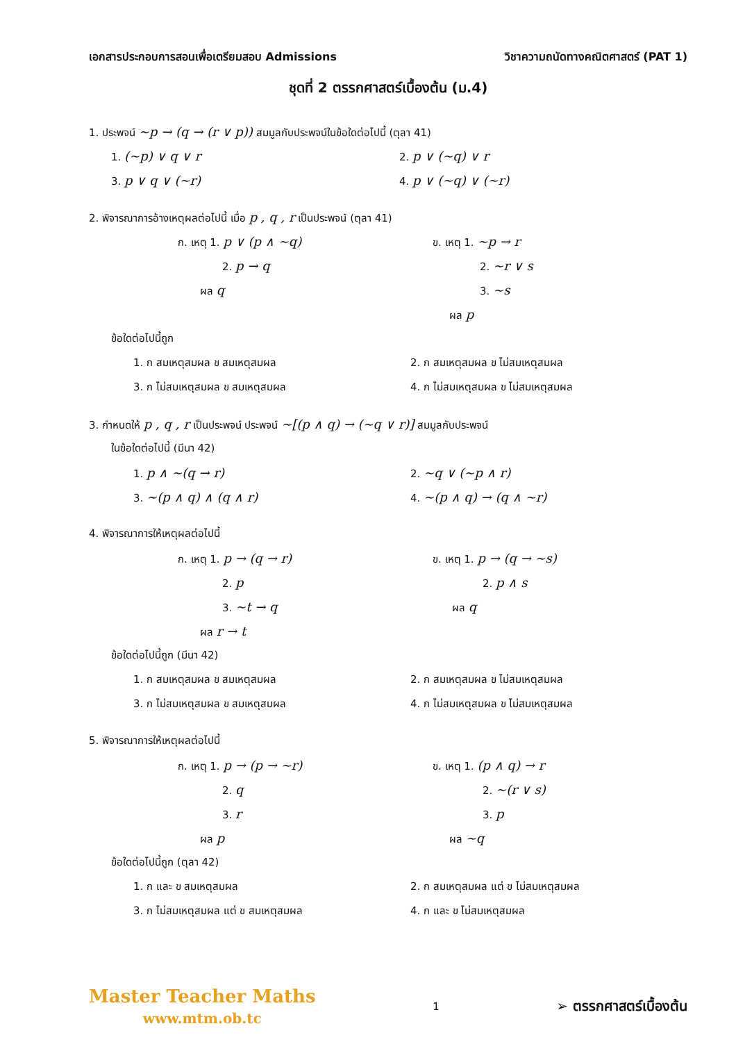เอกสารประกอบการสอนเพื่อเตรียมสอบ Admissions วิชาความถนัดทางคณิตศาสตร์ (PAT 1)
ชุดที่ 2 ตรรกศาสตร์เบื้องต้น (ม.4)
1. ประพจน์ ~p → (q → (r ∨ p)) สมมูลกับประพจน์ในข้อใดต่อไปนี้ (ตุลา 41)
1. (~p) ∨ q ∨ r
2. p ∨ (~q) ∨ r
3. p ∨ q ∨ (~r)
4. p ∨ (~q) ∨ (~r)
2. พิจารณาการอ้างเหตุผลต่อไปนี้ เมื่อ p , q , r เป็นประพจน์ (ตุลา 41)
ก. เหตุ 1. p ∨ (p ∧ ~q)
2. p → q
ผล q
ข. เหตุ 1. ~p → r
2. ~r ∨ s
3. ~s
ผล p
ข้อใดต่อไปนี้ถูก
1. ก สมเหตุสมผล ข สมเหตุสมผล 2. ก สมเหตุสมผล ข ไม่สมเหตุสมผล
3. ก ไม่สมเหตุสมผล ข สมเหตุสมผล 4. ก ไม่สมเหตุสมผล ข ไม่สมเหตุสมผล
3. กำหนดให้ p , q , r เป็นประพจน์ ประพจน์ ~[(p ∧ q) → (~q ∨ r)] สมมูลกับประพจน์
ในข้อใดต่อไปนี้ (มีนา 42)
1. p ∧ ~(q → r)
2. ~q ∨ (~p ∧ r)
3. ~(p ∧ q) ∧ (q ∧ r)
4. ~(p ∧ q) → (q ∧ ~r)
4. พิจารณาการให้เหตุผลต่อไปนี้
ก. เหตุ 1. p → (q → r)
2. p
3. ~t → q
ผล r → t
ข. เหตุ 1. p → (q → ~s)
2. p ∧ s
ผล q
ข้อใดต่อไปนี้ถูก (มีนา 42)
1. ก สมเหตุสมผล ข สมเหตุสมผล 2. ก สมเหตุสมผล ข ไม่สมเหตุสมผล
3. ก ไม่สมเหตุสมผล ข สมเหตุสมผล 4. ก ไม่สมเหตุสมผล ข ไม่สมเหตุสมผล
5. พิจารณาการให้เหตุผลต่อไปนี้
ก. เหตุ 1. p → (p → ~r)
2. q
3. r
ผล p
ข. เหตุ 1. (p ∧ q) → r
2. ~(r ∨ s)
3. p
ผล ~q
ข้อใดต่อไปนี้ถูก (ตุลา 42)
1. ก และ ข สมเหตุสมผล 2. ก สมเหตุสมผล แต่ ข ไม่สมเหตุสมผล
3. ก ไม่สมเหตุสมผล แต่ ข สมเหตุสมผล 4. ก และ ข ไม่สมเหตุสมผล
Master Teacher Maths
www.mtm.ob.tc
1
➢ ตรรกศาสตร์เบื้องต้น